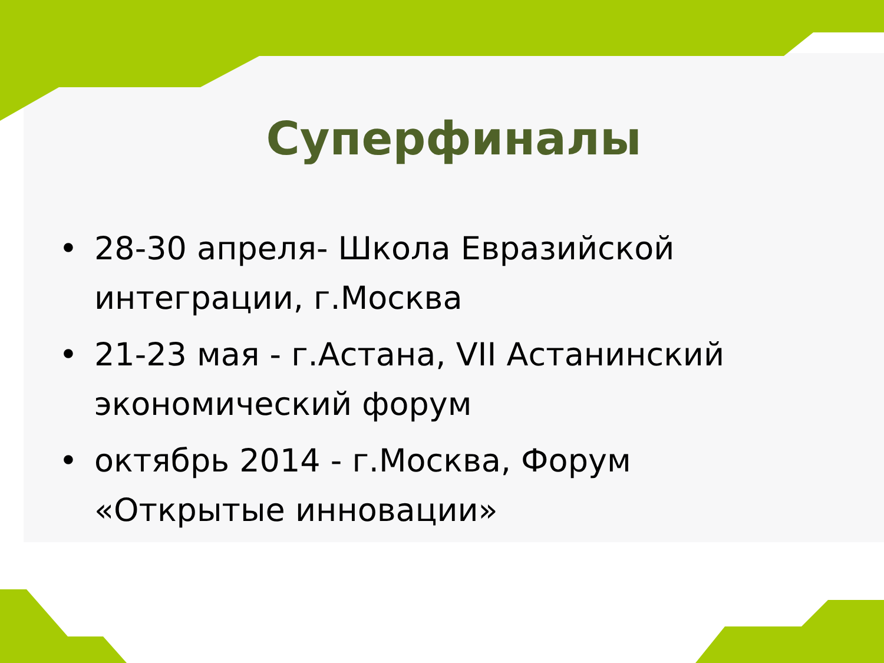Суперфиналы
• 28-30 апреля- Школа Евразийской интеграции, г.Москва
• 21-23 мая - г.Астана, VII Астанинский экономический форум
• октябрь 2014 - г.Москва, Форум «Открытые инновации»